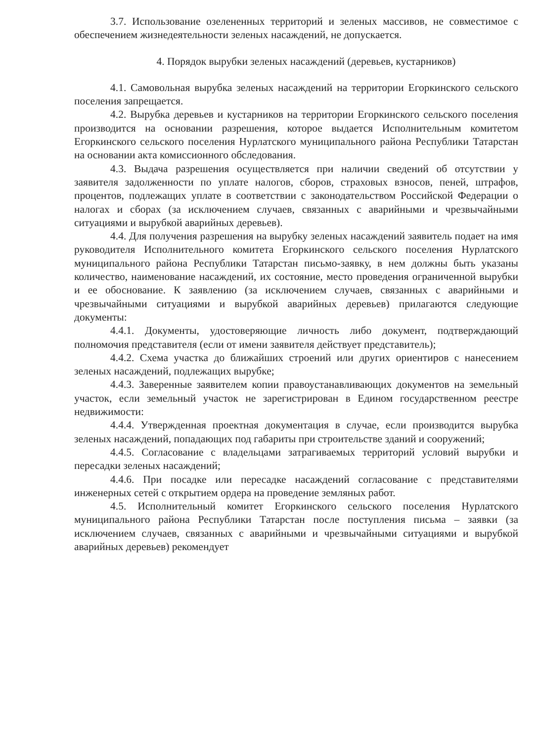3.7. Использование озелененных территорий и зеленых массивов, не совместимое с обеспечением жизнедеятельности зеленых насаждений, не допускается.
4. Порядок вырубки зеленых насаждений (деревьев, кустарников)
4.1. Самовольная вырубка зеленых насаждений на территории Егоркинского сельского поселения запрещается.
4.2. Вырубка деревьев и кустарников на территории Егоркинского сельского поселения производится на основании разрешения, которое выдается Исполнительным комитетом Егоркинского сельского поселения Нурлатского муниципального района Республики Татарстан на основании акта комиссионного обследования.
4.3. Выдача разрешения осуществляется при наличии сведений об отсутствии у заявителя задолженности по уплате налогов, сборов, страховых взносов, пеней, штрафов, процентов, подлежащих уплате в соответствии с законодательством Российской Федерации о налогах и сборах (за исключением случаев, связанных с аварийными и чрезвычайными ситуациями и вырубкой аварийных деревьев).
4.4. Для получения разрешения на вырубку зеленых насаждений заявитель подает на имя руководителя Исполнительного комитета Егоркинского сельского поселения Нурлатского муниципального района Республики Татарстан письмо-заявку, в нем должны быть указаны количество, наименование насаждений, их состояние, место проведения ограниченной вырубки и ее обоснование. К заявлению (за исключением случаев, связанных с аварийными и чрезвычайными ситуациями и вырубкой аварийных деревьев) прилагаются следующие документы:
4.4.1. Документы, удостоверяющие личность либо документ, подтверждающий полномочия представителя (если от имени заявителя действует представитель);
4.4.2. Схема участка до ближайших строений или других ориентиров с нанесением зеленых насаждений, подлежащих вырубке;
4.4.3. Заверенные заявителем копии правоустанавливающих документов на земельный участок, если земельный участок не зарегистрирован в Едином государственном реестре недвижимости:
4.4.4. Утвержденная проектная документация в случае, если производится вырубка зеленых насаждений, попадающих под габариты при строительстве зданий и сооружений;
4.4.5. Согласование с владельцами затрагиваемых территорий условий вырубки и пересадки зеленых насаждений;
4.4.6. При посадке или пересадке насаждений согласование с представителями инженерных сетей с открытием ордера на проведение земляных работ.
4.5. Исполнительный комитет Егоркинского сельского поселения Нурлатского муниципального района Республики Татарстан после поступления письма – заявки (за исключением случаев, связанных с аварийными и чрезвычайными ситуациями и вырубкой аварийных деревьев) рекомендует